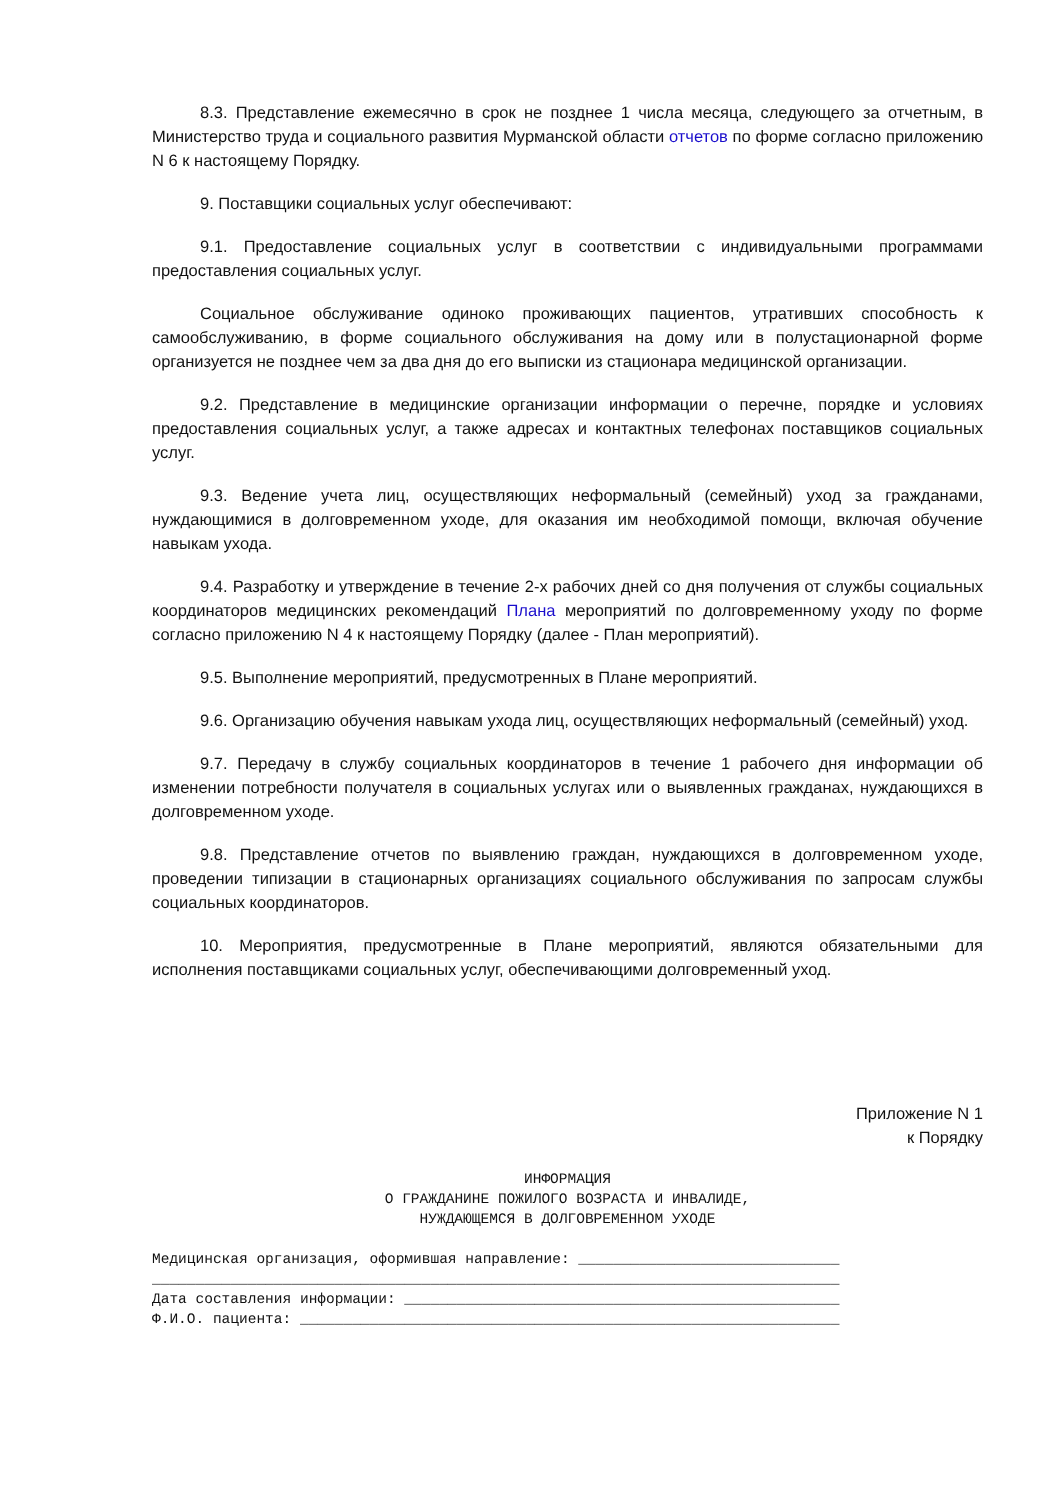8.3. Представление ежемесячно в срок не позднее 1 числа месяца, следующего за отчетным, в Министерство труда и социального развития Мурманской области отчетов по форме согласно приложению N 6 к настоящему Порядку.
9. Поставщики социальных услуг обеспечивают:
9.1. Предоставление социальных услуг в соответствии с индивидуальными программами предоставления социальных услуг.
Социальное обслуживание одиноко проживающих пациентов, утративших способность к самообслуживанию, в форме социального обслуживания на дому или в полустационарной форме организуется не позднее чем за два дня до его выписки из стационара медицинской организации.
9.2. Представление в медицинские организации информации о перечне, порядке и условиях предоставления социальных услуг, а также адресах и контактных телефонах поставщиков социальных услуг.
9.3. Ведение учета лиц, осуществляющих неформальный (семейный) уход за гражданами, нуждающимися в долговременном уходе, для оказания им необходимой помощи, включая обучение навыкам ухода.
9.4. Разработку и утверждение в течение 2-х рабочих дней со дня получения от службы социальных координаторов медицинских рекомендаций Плана мероприятий по долговременному уходу по форме согласно приложению N 4 к настоящему Порядку (далее - План мероприятий).
9.5. Выполнение мероприятий, предусмотренных в Плане мероприятий.
9.6. Организацию обучения навыкам ухода лиц, осуществляющих неформальный (семейный) уход.
9.7. Передачу в службу социальных координаторов в течение 1 рабочего дня информации об изменении потребности получателя в социальных услугах или о выявленных гражданах, нуждающихся в долговременном уходе.
9.8. Представление отчетов по выявлению граждан, нуждающихся в долговременном уходе, проведении типизации в стационарных организациях социального обслуживания по запросам службы социальных координаторов.
10. Мероприятия, предусмотренные в Плане мероприятий, являются обязательными для исполнения поставщиками социальных услуг, обеспечивающими долговременный уход.
Приложение N 1
к Порядку
ИНФОРМАЦИЯ О ГРАЖДАНИНЕ ПОЖИЛОГО ВОЗРАСТА И ИНВАЛИДЕ, НУЖДАЮЩЕМСЯ В ДОЛГОВРЕМЕННОМ УХОДЕ
Медицинская организация, оформившая направление: ______________________________ _______________________________________________________________________________ Дата составления информации: __________________________________________________ Ф.И.О. пациента: ______________________________________________________________